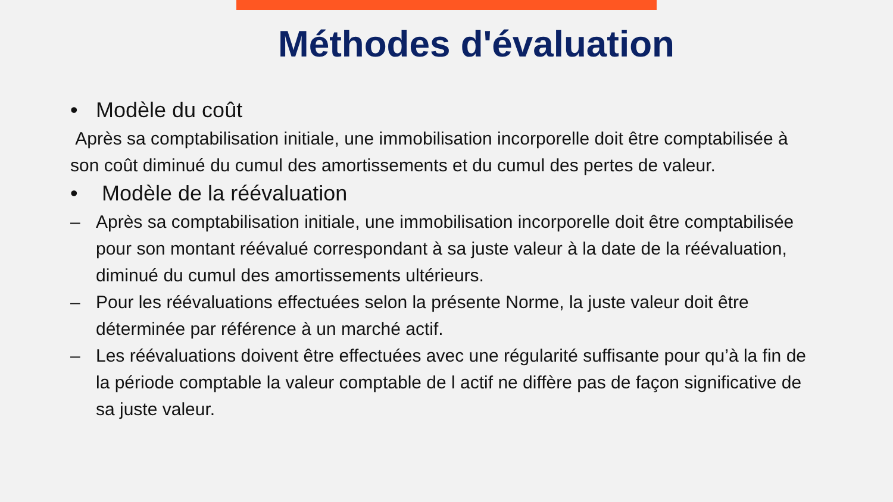Méthodes d'évaluation
• Modèle du coût
Après sa comptabilisation initiale, une immobilisation incorporelle doit être comptabilisée à son coût diminué du cumul des amortissements et du cumul des pertes de valeur.
• Modèle de la réévaluation
– Après sa comptabilisation initiale, une immobilisation incorporelle doit être comptabilisée pour son montant réévalué correspondant à sa juste valeur à la date de la réévaluation, diminué du cumul des amortissements ultérieurs.
– Pour les réévaluations effectuées selon la présente Norme, la juste valeur doit être déterminée par référence à un marché actif.
– Les réévaluations doivent être effectuées avec une régularité suffisante pour qu’à la fin de la période comptable la valeur comptable de l actif ne diffère pas de façon significative de sa juste valeur.